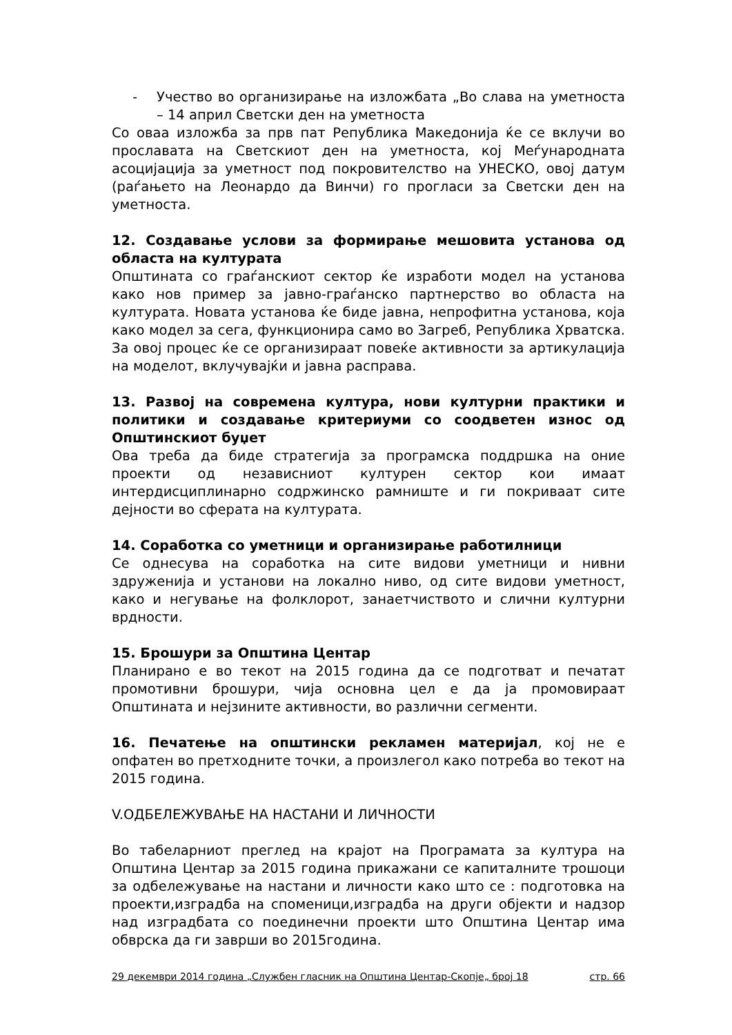- Учество во организирање на изложбата „Во слава на уметноста – 14 април Светски ден на уметноста
Со оваа изложба за прв пат Република Македонија ќе се вклучи во прославата на Светскиот ден на уметноста, кој Меѓународната асоцијација за уметност под покровителство на УНЕСКО, овој датум (раѓањето на Леонардо да Винчи) го прогласи за Светски ден на уметноста.
12. Создавање услови за формирање мешовита установа од областа на културата
Општината со граѓанскиот сектор ќе изработи модел на установа како нов пример за јавно-граѓанско партнерство во областа на културата. Новата установа ќе биде јавна, непрофитна установа, која како модел за сега, функционира само во Загреб, Република Хрватска. За овој процес ќе се организираат повеќе активности за артикулација на моделот, вклучувајќи и јавна расправа.
13. Развој на современа култура, нови културни практики и политики и создавање критериуми со соодветен износ од Општинскиот буџет
Ова треба да биде стратегија за програмска поддршка на оние проекти од независниот културен сектор кои имаат интердисциплинарно содржинско рамниште и ги покриваат сите дејности во сферата на културата.
14. Соработка со уметници и организирање работилници
Се однесува на соработка на сите видови уметници и нивни здруженија и установи на локално ниво, од сите видови уметност, како и негување на фолклорот, занаетчиството и слични културни врдности.
15. Брошури за Општина Центар
Планирано е во текот на 2015 година да се подготват и печатат промотивни брошури, чија основна цел е да ја промовираат Општината и нејзините активности, во различни сегменти.
16. Печатење на општински рекламен материјал, кој не е опфатен во претходните точки, а произлегол како потреба во текот на 2015 година.
V.ОДБЕЛЕЖУВАЊЕ НА НАСТАНИ И ЛИЧНОСТИ
Во табеларниот преглед на крајот на Програмата за култура на Општина Центар за 2015 година прикажани се капиталните трошоци за одбележување на настани и личности како што се : подготовка на проекти,изградба на споменици,изградба на други објекти и надзор над изградбата со поединечни проекти што Општина Центар има обврска да ги заврши во 2015година.
29 декември 2014 година „Службен гласник на Општина Центар-Скопје„ број 18 стр. 66